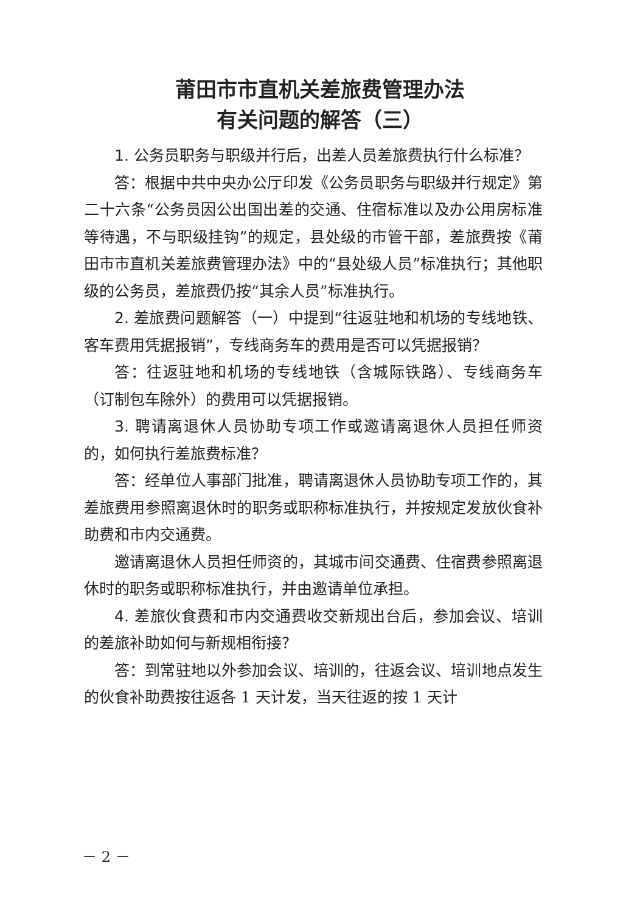莆田市市直机关差旅费管理办法
有关问题的解答（三）
1. 公务员职务与职级并行后，出差人员差旅费执行什么标准？
答：根据中共中央办公厅印发《公务员职务与职级并行规定》第二十六条“公务员因公出国出差的交通、住宿标准以及办公用房标准等待遇，不与职级挂钩”的规定，县处级的市管干部，差旅费按《莆田市市直机关差旅费管理办法》中的“县处级人员”标准执行；其他职级的公务员，差旅费仍按“其余人员”标准执行。
2. 差旅费问题解答（一）中提到“往返驻地和机场的专线地铁、客车费用凭据报销”，专线商务车的费用是否可以凭据报销？
答：往返驻地和机场的专线地铁（含城际铁路）、专线商务车（订制包车除外）的费用可以凭据报销。
3. 聘请离退休人员协助专项工作或邀请离退休人员担任师资的，如何执行差旅费标准？
答：经单位人事部门批准，聘请离退休人员协助专项工作的，其差旅费用参照离退休时的职务或职称标准执行，并按规定发放伙食补助费和市内交通费。
邀请离退休人员担任师资的，其城市间交通费、住宿费参照离退休时的职务或职称标准执行，并由邀请单位承担。
4. 差旅伙食费和市内交通费收交新规出台后，参加会议、培训的差旅补助如何与新规相衔接？
答：到常驻地以外参加会议、培训的，往返会议、培训地点发生的伙食补助费按往返各 1 天计发，当天往返的按 1 天计
－ 2 －